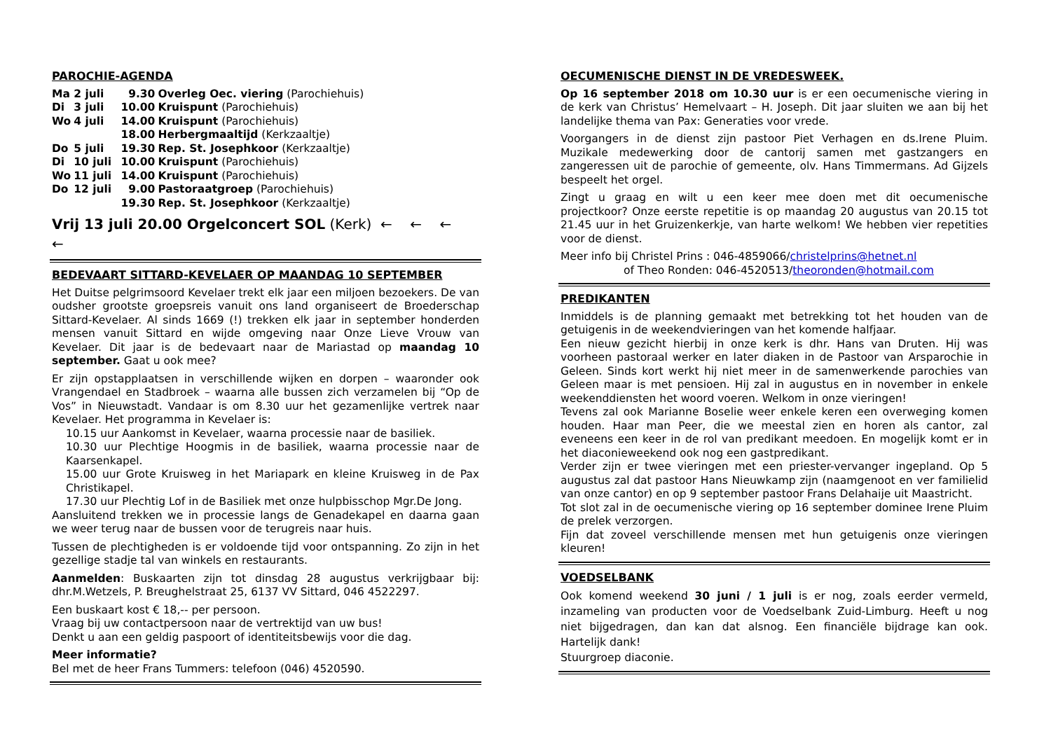PAROCHIE-AGENDA
| Ma | 2 juli | 9.30 | Overleg Oec. viering (Parochiehuis) |
| Di | 3 juli | 10.00 | Kruispunt (Parochiehuis) |
| Wo | 4 juli | 14.00 | Kruispunt (Parochiehuis) |
| | | 18.00 | Herbergmaaltijd (Kerkzaaltje) |
| Do | 5 juli | 19.30 | Rep. St. Josephkoor (Kerkzaaltje) |
| Di | 10 juli | 10.00 | Kruispunt (Parochiehuis) |
| Wo | 11 juli | 14.00 | Kruispunt (Parochiehuis) |
| Do | 12 juli | 9.00 | Pastoraatgroep (Parochiehuis) |
| | | 19.30 | Rep. St. Josephkoor (Kerkzaaltje) |
Vrij 13 juli 20.00 Orgelconcert SOL (Kerk) ← ← ← ←
BEDEVAART SITTARD-KEVELAER OP MAANDAG 10 SEPTEMBER
Het Duitse pelgrimsoord Kevelaer trekt elk jaar een miljoen bezoekers. De van oudsher grootste groepsreis vanuit ons land organiseert de Broederschap Sittard-Kevelaer. Al sinds 1669 (!) trekken elk jaar in september honderden mensen vanuit Sittard en wijde omgeving naar Onze Lieve Vrouw van Kevelaer. Dit jaar is de bedevaart naar de Mariastad op maandag 10 september. Gaat u ook mee?
Er zijn opstapplaatsen in verschillende wijken en dorpen – waaronder ook Vrangendael en Stadbroek – waarna alle bussen zich verzamelen bij “Op de Vos” in Nieuwstadt. Vandaar is om 8.30 uur het gezamenlijke vertrek naar Kevelaer. Het programma in Kevelaer is:
10.15 uur Aankomst in Kevelaer, waarna processie naar de basiliek.
10.30 uur Plechtige Hoogmis in de basiliek, waarna processie naar de Kaarsenkapel.
15.00 uur Grote Kruisweg in het Mariapark en kleine Kruisweg in de Pax Christikapel.
17.30 uur Plechtig Lof in de Basiliek met onze hulpbisschop Mgr.De Jong.
Aansluitend trekken we in processie langs de Genadekapel en daarna gaan we weer terug naar de bussen voor de terugreis naar huis.
Tussen de plechtigheden is er voldoende tijd voor ontspanning. Zo zijn in het gezellige stadje tal van winkels en restaurants.
Aanmelden: Buskaarten zijn tot dinsdag 28 augustus verkrijgbaar bij: dhr.M.Wetzels, P. Breughelstraat 25, 6137 VV Sittard, 046 4522297.
Een buskaart kost € 18,-- per persoon.
Vraag bij uw contactpersoon naar de vertrektijd van uw bus!
Denkt u aan een geldig paspoort of identiteitsbewijs voor die dag.
Meer informatie?
Bel met de heer Frans Tummers: telefoon (046) 4520590.
OECUMENISCHE DIENST IN DE VREDESWEEK.
Op 16 september 2018 om 10.30 uur is er een oecumenische viering in de kerk van Christus’ Hemelvaart – H. Joseph. Dit jaar sluiten we aan bij het landelijke thema van Pax: Generaties voor vrede.
Voorgangers in de dienst zijn pastoor Piet Verhagen en ds.Irene Pluim. Muzikale medewerking door de cantorij samen met gastzangers en zangeressen uit de parochie of gemeente, olv. Hans Timmermans. Ad Gijzels bespeelt het orgel.
Zingt u graag en wilt u een keer mee doen met dit oecumenische projectkoor? Onze eerste repetitie is op maandag 20 augustus van 20.15 tot 21.45 uur in het Gruizenkerkje, van harte welkom! We hebben vier repetities voor de dienst.
Meer info bij Christel Prins : 046-4859066/christelprins@hetnet.nl
of Theo Ronden: 046-4520513/theoronden@hotmail.com
PREDIKANTEN
Inmiddels is de planning gemaakt met betrekking tot het houden van de getuigenis in de weekendvieringen van het komende halfjaar.
Een nieuw gezicht hierbij in onze kerk is dhr. Hans van Druten. Hij was voorheen pastoraal werker en later diaken in de Pastoor van Arsparochie in Geleen. Sinds kort werkt hij niet meer in de samenwerkende parochies van Geleen maar is met pensioen. Hij zal in augustus en in november in enkele weekenddiensten het woord voeren. Welkom in onze vieringen!
Tevens zal ook Marianne Boselie weer enkele keren een overweging komen houden. Haar man Peer, die we meestal zien en horen als cantor, zal eveneens een keer in de rol van predikant meedoen. En mogelijk komt er in het diaconieweekend ook nog een gastpredikant.
Verder zijn er twee vieringen met een priester-vervanger ingepland. Op 5 augustus zal dat pastoor Hans Nieuwkamp zijn (naamgenoot en ver familielid van onze cantor) en op 9 september pastoor Frans Delahaije uit Maastricht.
Tot slot zal in de oecumenische viering op 16 september dominee Irene Pluim de prelek verzorgen.
Fijn dat zoveel verschillende mensen met hun getuigenis onze vieringen kleuren!
VOEDSELBANK
Ook komend weekend 30 juni / 1 juli is er nog, zoals eerder vermeld, inzameling van producten voor de Voedselbank Zuid-Limburg. Heeft u nog niet bijgedragen, dan kan dat alsnog. Een financiële bijdrage kan ook. Hartelijk dank!
Stuurgroep diaconie.